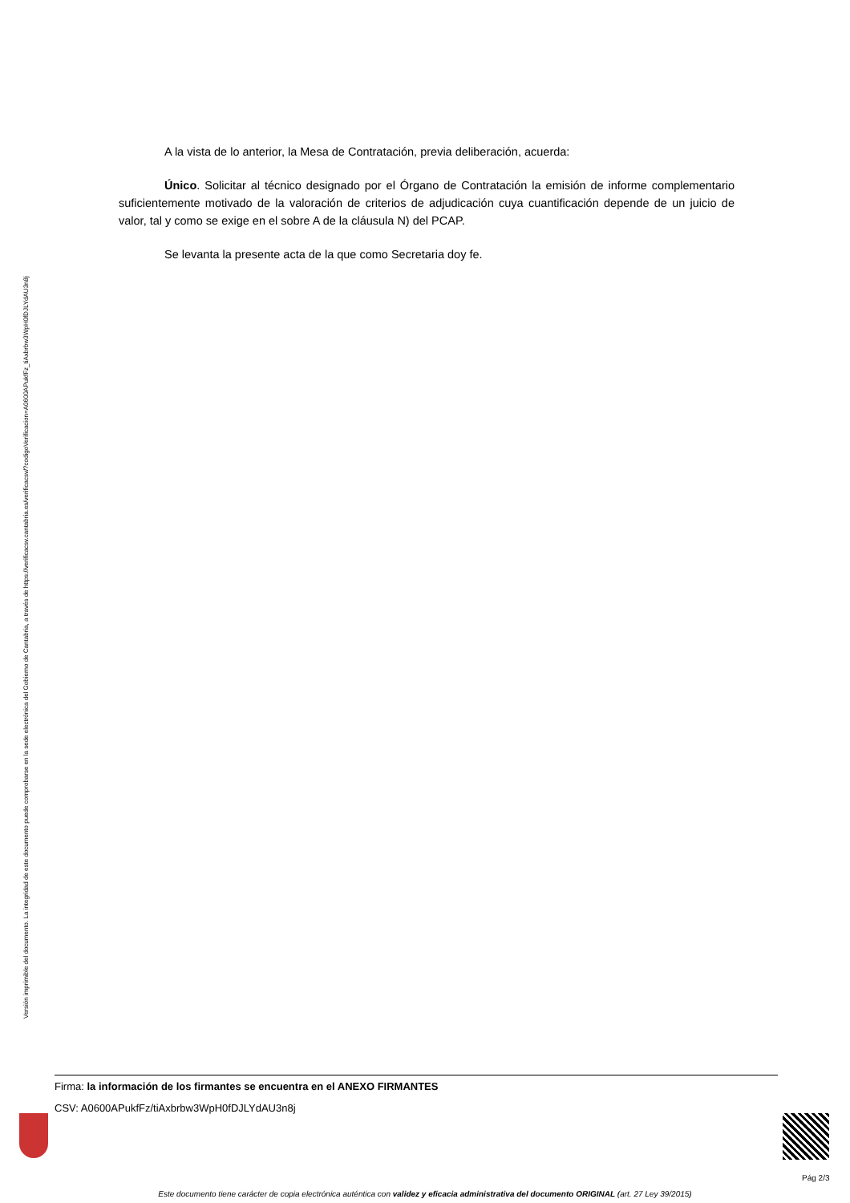Versión imprimible del documento. La integridad de este documento puede comprobarse en la sede electrónica del Gobierno de Cantabria, a través de https://verificacsv.cantabria.es/verificacsv/?codigoVerificacion=A0600APukfFz_tiAxbrbw3WpH0fDJLYdAU3n8j
A la vista de lo anterior, la Mesa de Contratación, previa deliberación, acuerda:
Único. Solicitar al técnico designado por el Órgano de Contratación la emisión de informe complementario suficientemente motivado de la valoración de criterios de adjudicación cuya cuantificación depende de un juicio de valor, tal y como se exige en el sobre A de la cláusula N) del PCAP.
Se levanta la presente acta de la que como Secretaria doy fe.
Firma: la información de los firmantes se encuentra en el ANEXO FIRMANTES
CSV: A0600APukfFz/tiAxbrbw3WpH0fDJLYdAU3n8j
Pág 2/3
Este documento tiene carácter de copia electrónica auténtica con validez y eficacia administrativa del documento ORIGINAL (art. 27 Ley 39/2015)